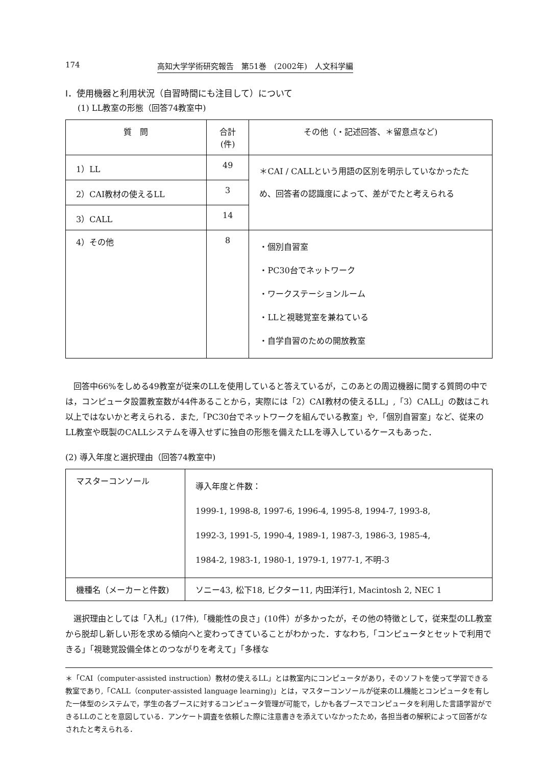174 高知大学学術研究報告　第51巻　(2002年)　人文科学編
I．使用機器と利用状況（自習時間にも注目して）について
(1) LL教室の形態（回答74教室中)
| 質 問 | 合計(件) | その他（・記述回答、＊留意点など) |
| --- | --- | --- |
| 1）LL | 49 | ＊CAI / CALLという用語の区別を明示していなかったため、回答者の認識度によって、差がでたと考えられる |
| 2）CAI教材の使えるLL | 3 | |
| 3）CALL | 14 | |
| 4）その他 | 8 | ・個別自習室 ・PC30台でネットワーク ・ワークステーションルーム ・LLと視聴覚室を兼ねている ・自学自習のための開放教室 |
回答中66%をしめる49教室が従来のLLを使用していると答えているが，このあとの周辺機器に関する質問の中では，コンピュータ設置教室数が44件あることから，実際には「2）CAI教材の使えるLL」,「3）CALL」の数はこれ以上ではないかと考えられる．また,「PC30台でネットワークを組んでいる教室」や,「個別自習室」など、従来のLL教室や既製のCALLシステムを導入せずに独自の形態を備えたLLを導入しているケースもあった．
(2) 導入年度と選択理由（回答74教室中)
| マスターコンソール | 導入年度と件数： 1999-1, 1998-8, 1997-6, 1996-4, 1995-8, 1994-7, 1993-8, 1992-3, 1991-5, 1990-4, 1989-1, 1987-3, 1986-3, 1985-4, 1984-2, 1983-1, 1980-1, 1979-1, 1977-1, 不明-3 |
| 機種名（メーカーと件数) | ソニー43, 松下18, ビクター11, 内田洋行1, Macintosh 2, NEC 1 |
選択理由としては「入札」(17件),「機能性の良さ」(10件）が多かったが，その他の特徴として，従来型のLL教室から脱却し新しい形を求める傾向へと変わってきていることがわかった．すなわち,「コンピュータとセットで利用できる」「視聴覚設備全体とのつながりを考えて」「多様な
＊「CAI（computer-assisted instruction）教材の使えるLL」とは教室内にコンピュータがあり，そのソフトを使って学習できる教室であり,「CALL（conputer-assisted language learning)」とは，マスターコンソールが従来のLL機能とコンピュータを有した一体型のシステムで，学生の各ブースに対するコンピュータ管理が可能で，しかも各ブースでコンピュータを利用した言語学習ができるLLのことを意図している．アンケート調査を依頼した際に注意書きを添えていなかったため，各担当者の解釈によって回答がなされたと考えられる．